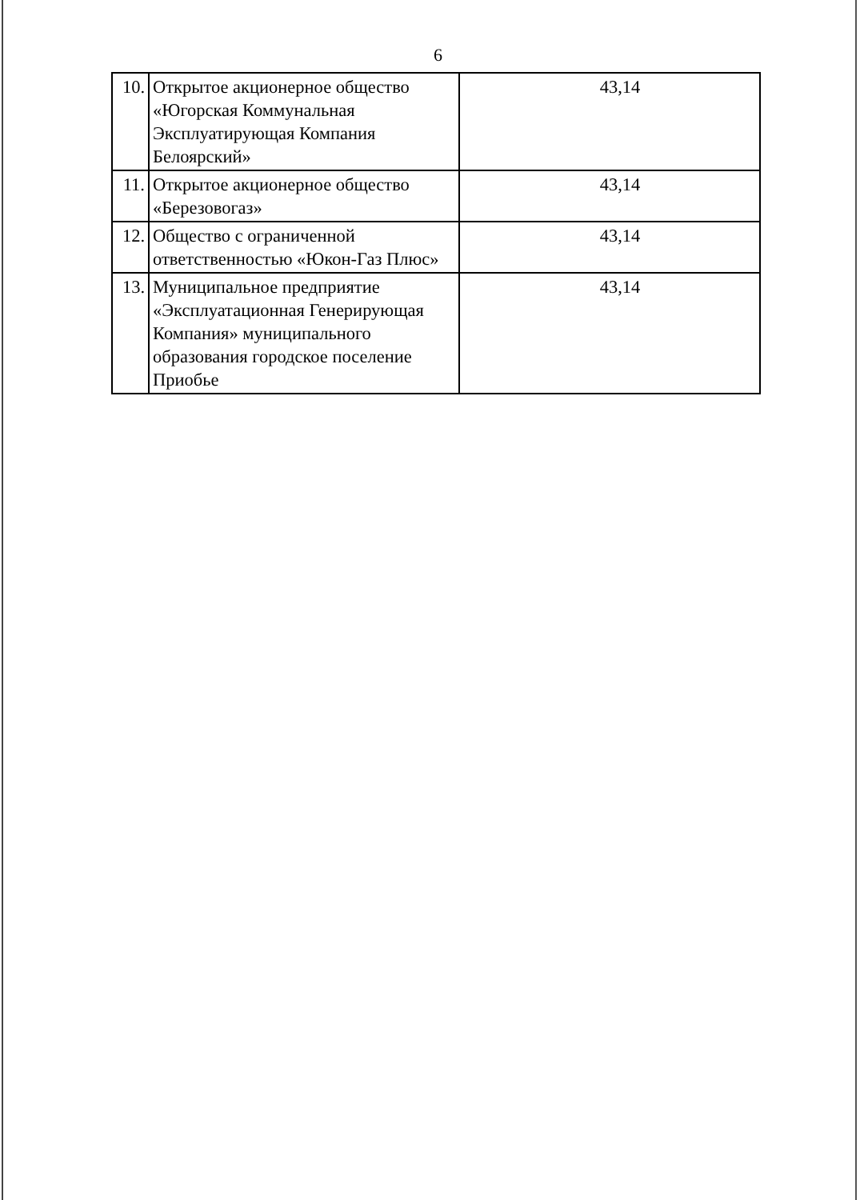6
| 10. | Открытое акционерное общество «Югорская Коммунальная Эксплуатирующая Компания Белоярский» | 43,14 |
| 11. | Открытое акционерное общество «Березовогаз» | 43,14 |
| 12. | Общество с ограниченной ответственностью «Юкон-Газ Плюс» | 43,14 |
| 13. | Муниципальное предприятие «Эксплуатационная Генерирующая Компания» муниципального образования городское поселение Приобье | 43,14 |